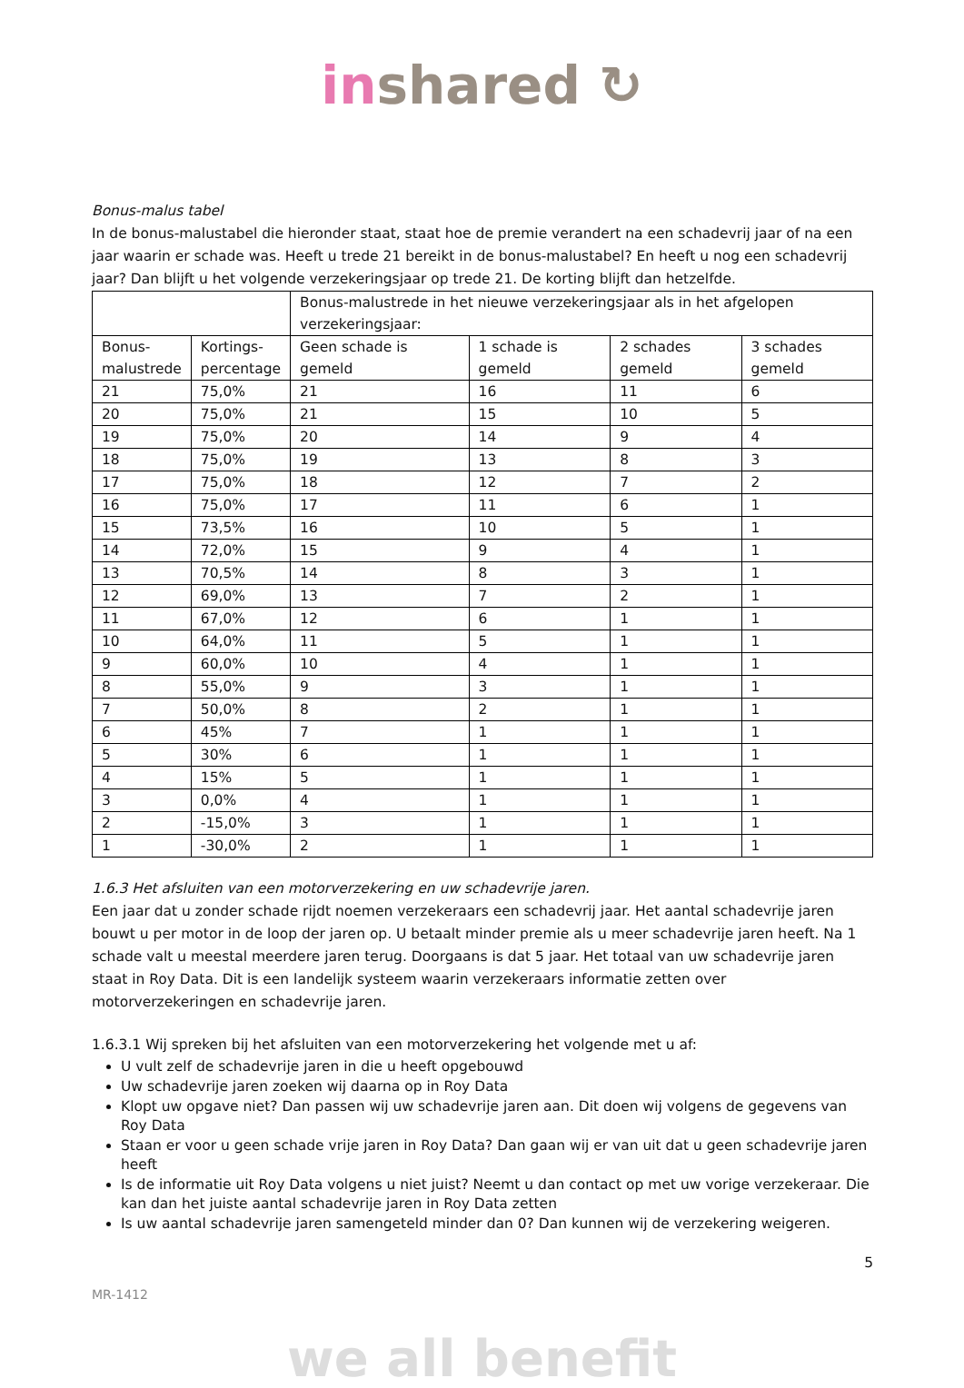in shared ↻
Bonus-malus tabel
In de bonus-malustabel die hieronder staat, staat hoe de premie verandert na een schadevrij jaar of na een jaar waarin er schade was. Heeft u trede 21 bereikt in de bonus-malustabel? En heeft u nog een schadevrij jaar? Dan blijft u het volgende verzekeringsjaar op trede 21. De korting blijft dan hetzelfde.
| | | Bonus-malustrede in het nieuwe verzekeringsjaar als in het afgelopen verzekeringsjaar: | | | |
| Bonus- malustrede | Kortings- percentage | Geen schade is gemeld | 1 schade is gemeld | 2 schades gemeld | 3 schades gemeld |
| 21 | 75,0% | 21 | 16 | 11 | 6 |
| 20 | 75,0% | 21 | 15 | 10 | 5 |
| 19 | 75,0% | 20 | 14 | 9 | 4 |
| 18 | 75,0% | 19 | 13 | 8 | 3 |
| 17 | 75,0% | 18 | 12 | 7 | 2 |
| 16 | 75,0% | 17 | 11 | 6 | 1 |
| 15 | 73,5% | 16 | 10 | 5 | 1 |
| 14 | 72,0% | 15 | 9 | 4 | 1 |
| 13 | 70,5% | 14 | 8 | 3 | 1 |
| 12 | 69,0% | 13 | 7 | 2 | 1 |
| 11 | 67,0% | 12 | 6 | 1 | 1 |
| 10 | 64,0% | 11 | 5 | 1 | 1 |
| 9 | 60,0% | 10 | 4 | 1 | 1 |
| 8 | 55,0% | 9 | 3 | 1 | 1 |
| 7 | 50,0% | 8 | 2 | 1 | 1 |
| 6 | 45% | 7 | 1 | 1 | 1 |
| 5 | 30% | 6 | 1 | 1 | 1 |
| 4 | 15% | 5 | 1 | 1 | 1 |
| 3 | 0,0% | 4 | 1 | 1 | 1 |
| 2 | -15,0% | 3 | 1 | 1 | 1 |
| 1 | -30,0% | 2 | 1 | 1 | 1 |
1.6.3 Het afsluiten van een motorverzekering en uw schadevrije jaren.
Een jaar dat u zonder schade rijdt noemen verzekeraars een schadevrij jaar. Het aantal schadevrije jaren bouwt u per motor in de loop der jaren op. U betaalt minder premie als u meer schadevrije jaren heeft. Na 1 schade valt u meestal meerdere jaren terug. Doorgaans is dat 5 jaar. Het totaal van uw schadevrije jaren staat in Roy Data. Dit is een landelijk systeem waarin verzekeraars informatie zetten over motorverzekeringen en schadevrije jaren.
1.6.3.1 Wij spreken bij het afsluiten van een motorverzekering het volgende met u af:
U vult zelf de schadevrije jaren in die u heeft opgebouwd
Uw schadevrije jaren zoeken wij daarna op in Roy Data
Klopt uw opgave niet? Dan passen wij uw schadevrije jaren aan. Dit doen wij volgens de gegevens van Roy Data
Staan er voor u geen schade vrije jaren in Roy Data? Dan gaan wij er van uit dat u geen schadevrije jaren heeft
Is de informatie uit Roy Data volgens u niet juist? Neemt u dan contact op met uw vorige verzekeraar. Die kan dan het juiste aantal schadevrije jaren in Roy Data zetten
Is uw aantal schadevrije jaren samengeteld minder dan 0? Dan kunnen wij de verzekering weigeren.
5
MR-1412
we all benefit